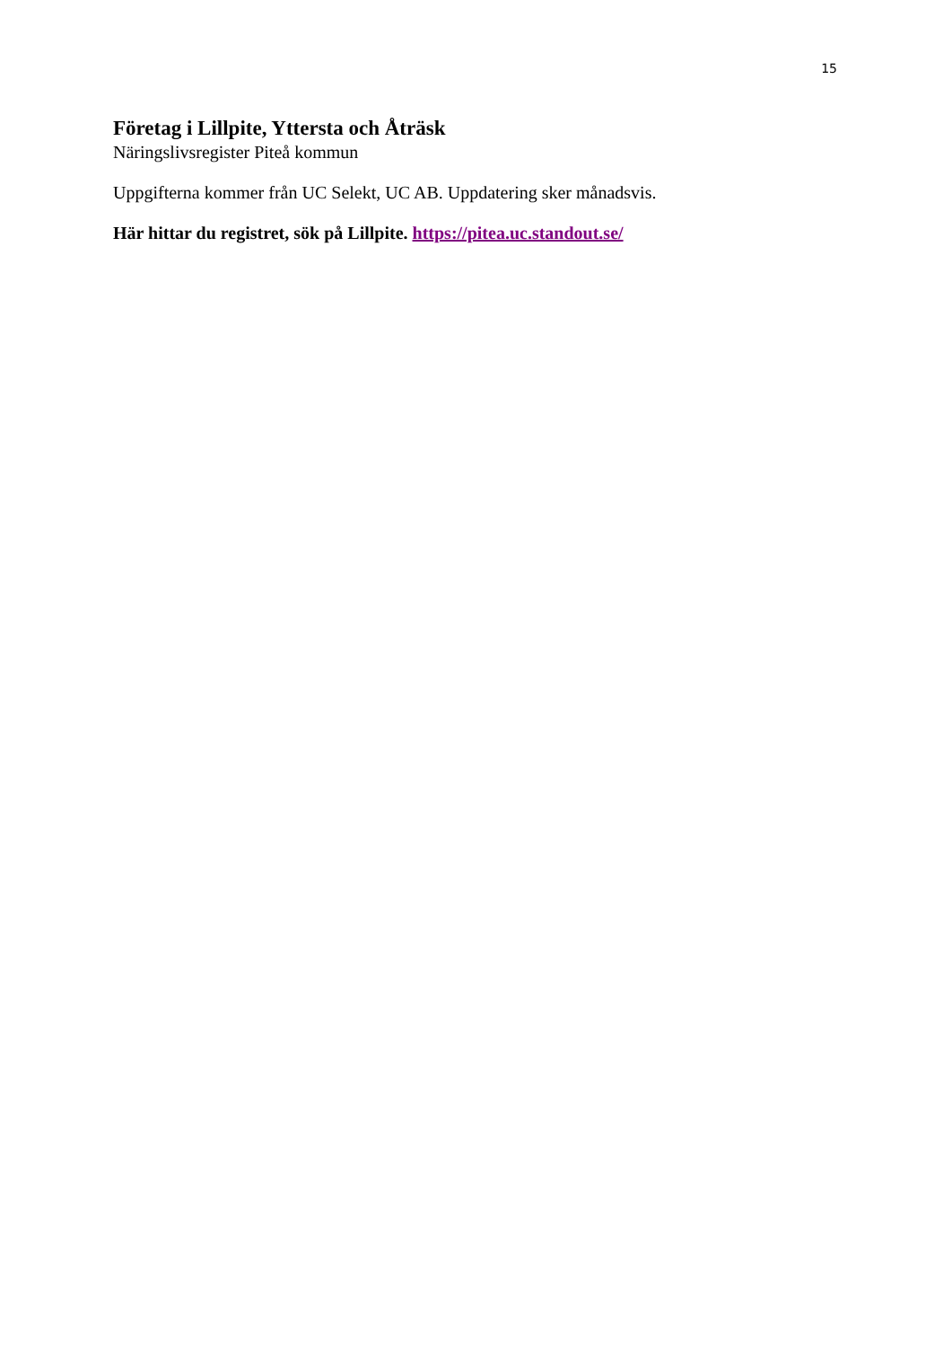15
Företag i Lillpite, Yttersta och Åträsk
Näringslivsregister Piteå kommun
Uppgifterna kommer från UC Selekt, UC AB. Uppdatering sker månadsvis.
Här hittar du registret, sök på Lillpite. https://pitea.uc.standout.se/